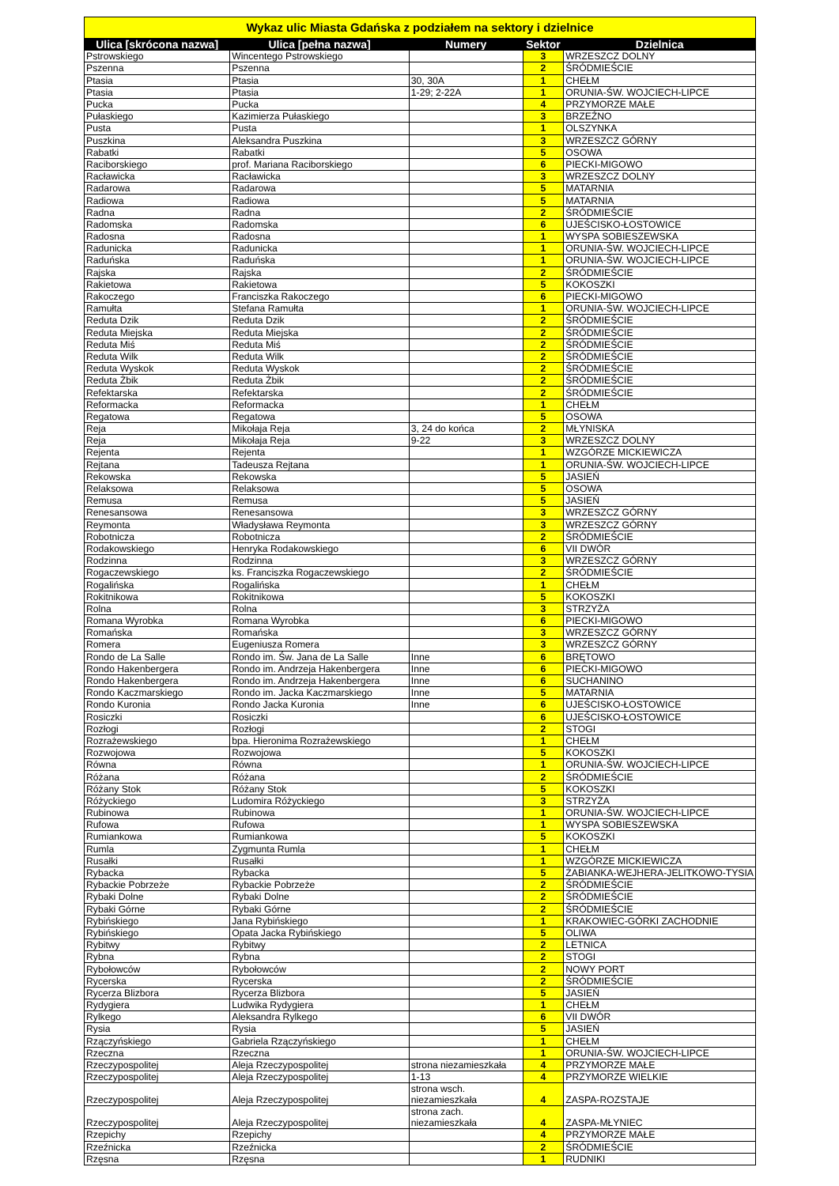| Wykaz ulic Miasta Gdańska z podziałem na sektory i dzielnice | | | | |
| Ulica [skrócona nazwa] | Ulica [pełna nazwa] | Numery | Sektor | Dzielnica |
| Pstrowskiego | Wincentego Pstrowskiego | | 3 | WRZESZCZ DOLNY |
| Pszenna | Pszenna | | 2 | ŚRÓDMIEŚCIE |
| Ptasia | Ptasia | 30, 30A | 1 | CHEŁM |
| Ptasia | Ptasia | 1-29; 2-22A | 1 | ORUNIA-ŚW. WOJCIECH-LIPCE |
| Pucka | Pucka | | 4 | PRZYMORZE MAŁE |
| Pułaskiego | Kazimierza Pułaskiego | | 3 | BRZEŹNO |
| Pusta | Pusta | | 1 | OLSZYNKA |
| Puszkina | Aleksandra Puszkina | | 3 | WRZESZCZ GÓRNY |
| Rabatki | Rabatki | | 5 | OSOWA |
| Raciborskiego | prof. Mariana Raciborskiego | | 6 | PIECKI-MIGOWO |
| Racławicka | Racławicka | | 3 | WRZESZCZ DOLNY |
| Radarowa | Radarowa | | 5 | MATARNIA |
| Radiowa | Radiowa | | 5 | MATARNIA |
| Radna | Radna | | 2 | ŚRÓDMIEŚCIE |
| Radomska | Radomska | | 6 | UJEŚCISKO-ŁOSTOWICE |
| Radosna | Radosna | | 1 | WYSPA SOBIESZEWSKA |
| Radunicka | Radunicka | | 1 | ORUNIA-ŚW. WOJCIECH-LIPCE |
| Raduńska | Raduńska | | 1 | ORUNIA-ŚW. WOJCIECH-LIPCE |
| Rajska | Rajska | | 2 | ŚRÓDMIEŚCIE |
| Rakietowa | Rakietowa | | 5 | KOKOSZKI |
| Rakoczego | Franciszka Rakoczego | | 6 | PIECKI-MIGOWO |
| Ramułta | Stefana Ramułta | | 1 | ORUNIA-ŚW. WOJCIECH-LIPCE |
| Reduta Dzik | Reduta Dzik | | 2 | ŚRÓDMIEŚCIE |
| Reduta Miejska | Reduta Miejska | | 2 | ŚRÓDMIEŚCIE |
| Reduta Miś | Reduta Miś | | 2 | ŚRÓDMIEŚCIE |
| Reduta Wilk | Reduta Wilk | | 2 | ŚRÓDMIEŚCIE |
| Reduta Wyskok | Reduta Wyskok | | 2 | ŚRÓDMIEŚCIE |
| Reduta Żbik | Reduta Żbik | | 2 | ŚRÓDMIEŚCIE |
| Refektarska | Refektarska | | 2 | ŚRÓDMIEŚCIE |
| Reformacka | Reformacka | | 1 | CHEŁM |
| Regatowa | Regatowa | | 5 | OSOWA |
| Reja | Mikołaja Reja | 3, 24 do końca | 2 | MŁYNISKA |
| Reja | Mikołaja Reja | 9-22 | 3 | WRZESZCZ DOLNY |
| Rejenta | Rejenta | | 1 | WZGÓRZE MICKIEWICZA |
| Rejtana | Tadeusza Rejtana | | 1 | ORUNIA-ŚW. WOJCIECH-LIPCE |
| Rekowska | Rekowska | | 5 | JASIEŃ |
| Relaksowa | Relaksowa | | 5 | OSOWA |
| Remusa | Remusa | | 5 | JASIEŃ |
| Renesansowa | Renesansowa | | 3 | WRZESZCZ GÓRNY |
| Reymonta | Władysława Reymonta | | 3 | WRZESZCZ GÓRNY |
| Robotnicza | Robotnicza | | 2 | ŚRÓDMIEŚCIE |
| Rodakowskiego | Henryka Rodakowskiego | | 6 | VII DWÓR |
| Rodzinna | Rodzinna | | 3 | WRZESZCZ GÓRNY |
| Rogaczewskiego | ks. Franciszka Rogaczewskiego | | 2 | ŚRÓDMIEŚCIE |
| Rogalińska | Rogalińska | | 1 | CHEŁM |
| Rokitnikowa | Rokitnikowa | | 5 | KOKOSZKI |
| Rolna | Rolna | | 3 | STRZYŻA |
| Romana Wyrobka | Romana Wyrobka | | 6 | PIECKI-MIGOWO |
| Romańska | Romańska | | 3 | WRZESZCZ GÓRNY |
| Romera | Eugeniusza Romera | | 3 | WRZESZCZ GÓRNY |
| Rondo de La Salle | Rondo im. Św. Jana de La Salle | Inne | 6 | BRĘTOWO |
| Rondo Hakenbergera | Rondo im. Andrzeja Hakenbergera | Inne | 6 | PIECKI-MIGOWO |
| Rondo Hakenbergera | Rondo im. Andrzeja Hakenbergera | Inne | 6 | SUCHANINO |
| Rondo Kaczmarskiego | Rondo im. Jacka Kaczmarskiego | Inne | 5 | MATARNIA |
| Rondo Kuronia | Rondo Jacka Kuronia | Inne | 6 | UJEŚCISKO-ŁOSTOWICE |
| Rosiczki | Rosiczki | | 6 | UJEŚCISKO-ŁOSTOWICE |
| Rozłogi | Rozłogi | | 2 | STOGI |
| Rozrażewskiego | bpa. Hieronima Rozrażewskiego | | 1 | CHEŁM |
| Rozwojowa | Rozwojowa | | 5 | KOKOSZKI |
| Równa | Równa | | 1 | ORUNIA-ŚW. WOJCIECH-LIPCE |
| Różana | Różana | | 2 | ŚRÓDMIEŚCIE |
| Różany Stok | Różany Stok | | 5 | KOKOSZKI |
| Różyckiego | Ludomira Różyckiego | | 3 | STRZYŻA |
| Rubinowa | Rubinowa | | 1 | ORUNIA-ŚW. WOJCIECH-LIPCE |
| Rufowa | Rufowa | | 1 | WYSPA SOBIESZEWSKA |
| Rumiankowa | Rumiankowa | | 5 | KOKOSZKI |
| Rumla | Zygmunta Rumla | | 1 | CHEŁM |
| Rusałki | Rusałki | | 1 | WZGÓRZE MICKIEWICZA |
| Rybacka | Rybacka | | 5 | ŻABIANKA-WEJHERA-JELITKOWO-TYSIA |
| Rybackie Pobrzeże | Rybackie Pobrzeże | | 2 | ŚRÓDMIEŚCIE |
| Rybaki Dolne | Rybaki Dolne | | 2 | ŚRÓDMIEŚCIE |
| Rybaki Górne | Rybaki Górne | | 2 | ŚRÓDMIEŚCIE |
| Rybińskiego | Jana Rybińskiego | | 1 | KRAKOWIEC-GÓRKI ZACHODNIE |
| Rybińskiego | Opata Jacka Rybińskiego | | 5 | OLIWA |
| Rybitwy | Rybitwy | | 2 | LETNICA |
| Rybna | Rybna | | 2 | STOGI |
| Rybołowców | Rybołowców | | 2 | NOWY PORT |
| Rycerska | Rycerska | | 2 | ŚRÓDMIEŚCIE |
| Rycerza Blizbora | Rycerza Blizbora | | 5 | JASIEŃ |
| Rydygiera | Ludwika Rydygiera | | 1 | CHEŁM |
| Rylkego | Aleksandra Rylkego | | 6 | VII DWÓR |
| Rysia | Rysia | | 5 | JASIEŃ |
| Rzączyńskiego | Gabriela Rzączyńskiego | | 1 | CHEŁM |
| Rzeczna | Rzeczna | | 1 | ORUNIA-ŚW. WOJCIECH-LIPCE |
| Rzeczypospolitej | Aleja Rzeczypospolitej | strona niezamieszkała | 4 | PRZYMORZE MAŁE |
| Rzeczypospolitej | Aleja Rzeczypospolitej | 1-13 | 4 | PRZYMORZE WIELKIE |
| Rzeczypospolitej | Aleja Rzeczypospolitej | strona wsch. niezamieszkała | 4 | ZASPA-ROZSTAJE |
| Rzeczypospolitej | Aleja Rzeczypospolitej | strona zach. niezamieszkała | 4 | ZASPA-MŁYNIEC |
| Rzepichy | Rzepichy | | 4 | PRZYMORZE MAŁE |
| Rzeźnicka | Rzeźnicka | | 2 | ŚRÓDMIEŚCIE |
| Rzęsna | Rzęsna | | 1 | RUDNIKI |